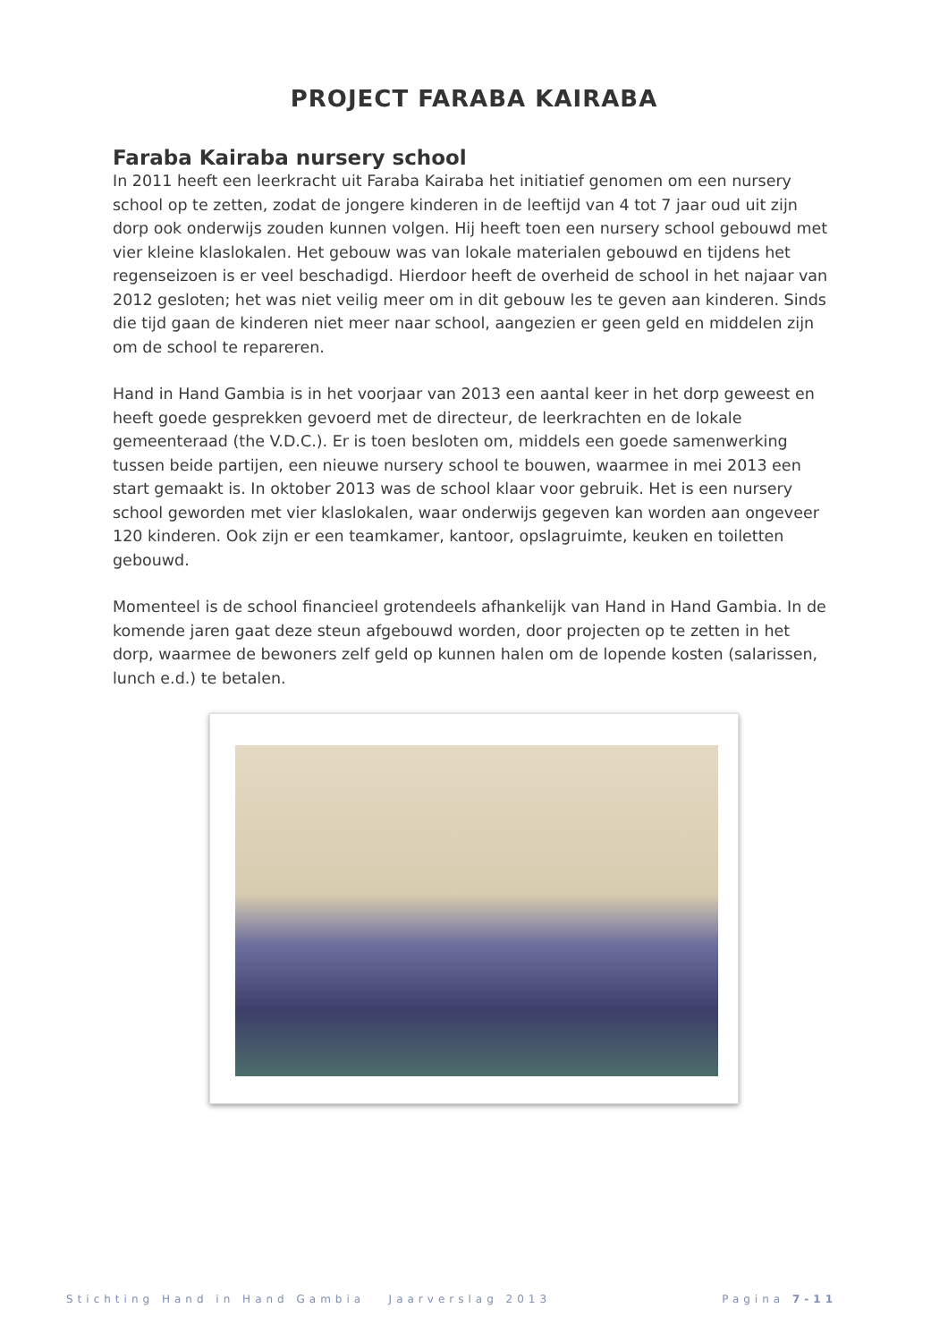PROJECT FARABA KAIRABA
Faraba Kairaba nursery school
In 2011 heeft een leerkracht uit Faraba Kairaba het initiatief genomen om een nursery school op te zetten, zodat de jongere kinderen in de leeftijd van 4 tot 7 jaar oud uit zijn dorp ook onderwijs zouden kunnen volgen. Hij heeft toen een nursery school gebouwd met vier kleine klaslokalen. Het gebouw was van lokale materialen gebouwd en tijdens het regenseizoen is er veel beschadigd. Hierdoor heeft de overheid de school in het najaar van 2012 gesloten; het was niet veilig meer om in dit gebouw les te geven aan kinderen. Sinds die tijd gaan de kinderen niet meer naar school, aangezien er geen geld en middelen zijn om de school te repareren.
Hand in Hand Gambia is in het voorjaar van 2013 een aantal keer in het dorp geweest en heeft goede gesprekken gevoerd met de directeur, de leerkrachten en de lokale gemeenteraad (the V.D.C.). Er is toen besloten om, middels een goede samenwerking tussen beide partijen, een nieuwe nursery school te bouwen, waarmee in mei 2013 een start gemaakt is. In oktober 2013 was de school klaar voor gebruik. Het is een nursery school geworden met vier klaslokalen, waar onderwijs gegeven kan worden aan ongeveer 120 kinderen. Ook zijn er een teamkamer, kantoor, opslagruimte, keuken en toiletten gebouwd.
Momenteel is de school financieel grotendeels afhankelijk van Hand in Hand Gambia. In de komende jaren gaat deze steun afgebouwd worden, door projecten op te zetten in het dorp, waarmee de bewoners zelf geld op kunnen halen om de lopende kosten (salarissen, lunch e.d.) te betalen.
Stichting Hand in Hand Gambia Jaarverslag 2013 Pagina 7-11